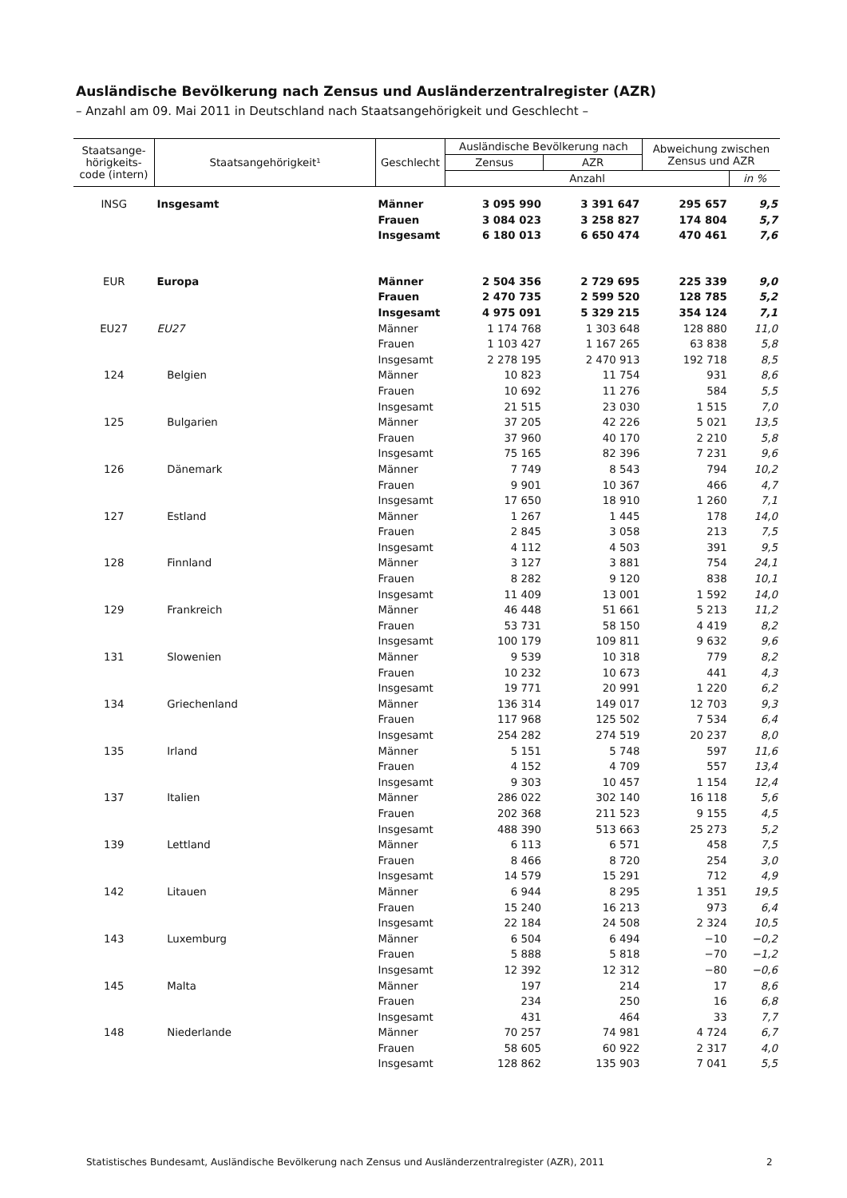Ausländische Bevölkerung nach Zensus und Ausländerzentralregister (AZR)
– Anzahl am 09. Mai 2011 in Deutschland nach Staatsangehörigkeit und Geschlecht –
| Staatsange- hörigkeits- code (intern) | Staatsangehörigkeit¹ | Geschlecht | Ausländische Bevölkerung nach | | Abweichung zwischen Zensus und AZR | |
| --- | --- | --- | --- | --- | --- | --- |
| | | | Zensus | AZR | | |
| | | | Anzahl | | | in % |
| INSG | Insgesamt | Männer | 3 095 990 | 3 391 647 | 295 657 | 9,5 |
| | | Frauen | 3 084 023 | 3 258 827 | 174 804 | 5,7 |
| | | Insgesamt | 6 180 013 | 6 650 474 | 470 461 | 7,6 |
| EUR | Europa | Männer | 2 504 356 | 2 729 695 | 225 339 | 9,0 |
| | | Frauen | 2 470 735 | 2 599 520 | 128 785 | 5,2 |
| | | Insgesamt | 4 975 091 | 5 329 215 | 354 124 | 7,1 |
| EU27 | EU27 | Männer | 1 174 768 | 1 303 648 | 128 880 | 11,0 |
| | | Frauen | 1 103 427 | 1 167 265 | 63 838 | 5,8 |
| | | Insgesamt | 2 278 195 | 2 470 913 | 192 718 | 8,5 |
| 124 | Belgien | Männer | 10 823 | 11 754 | 931 | 8,6 |
| | | Frauen | 10 692 | 11 276 | 584 | 5,5 |
| | | Insgesamt | 21 515 | 23 030 | 1 515 | 7,0 |
| 125 | Bulgarien | Männer | 37 205 | 42 226 | 5 021 | 13,5 |
| | | Frauen | 37 960 | 40 170 | 2 210 | 5,8 |
| | | Insgesamt | 75 165 | 82 396 | 7 231 | 9,6 |
| 126 | Dänemark | Männer | 7 749 | 8 543 | 794 | 10,2 |
| | | Frauen | 9 901 | 10 367 | 466 | 4,7 |
| | | Insgesamt | 17 650 | 18 910 | 1 260 | 7,1 |
| 127 | Estland | Männer | 1 267 | 1 445 | 178 | 14,0 |
| | | Frauen | 2 845 | 3 058 | 213 | 7,5 |
| | | Insgesamt | 4 112 | 4 503 | 391 | 9,5 |
| 128 | Finnland | Männer | 3 127 | 3 881 | 754 | 24,1 |
| | | Frauen | 8 282 | 9 120 | 838 | 10,1 |
| | | Insgesamt | 11 409 | 13 001 | 1 592 | 14,0 |
| 129 | Frankreich | Männer | 46 448 | 51 661 | 5 213 | 11,2 |
| | | Frauen | 53 731 | 58 150 | 4 419 | 8,2 |
| | | Insgesamt | 100 179 | 109 811 | 9 632 | 9,6 |
| 131 | Slowenien | Männer | 9 539 | 10 318 | 779 | 8,2 |
| | | Frauen | 10 232 | 10 673 | 441 | 4,3 |
| | | Insgesamt | 19 771 | 20 991 | 1 220 | 6,2 |
| 134 | Griechenland | Männer | 136 314 | 149 017 | 12 703 | 9,3 |
| | | Frauen | 117 968 | 125 502 | 7 534 | 6,4 |
| | | Insgesamt | 254 282 | 274 519 | 20 237 | 8,0 |
| 135 | Irland | Männer | 5 151 | 5 748 | 597 | 11,6 |
| | | Frauen | 4 152 | 4 709 | 557 | 13,4 |
| | | Insgesamt | 9 303 | 10 457 | 1 154 | 12,4 |
| 137 | Italien | Männer | 286 022 | 302 140 | 16 118 | 5,6 |
| | | Frauen | 202 368 | 211 523 | 9 155 | 4,5 |
| | | Insgesamt | 488 390 | 513 663 | 25 273 | 5,2 |
| 139 | Lettland | Männer | 6 113 | 6 571 | 458 | 7,5 |
| | | Frauen | 8 466 | 8 720 | 254 | 3,0 |
| | | Insgesamt | 14 579 | 15 291 | 712 | 4,9 |
| 142 | Litauen | Männer | 6 944 | 8 295 | 1 351 | 19,5 |
| | | Frauen | 15 240 | 16 213 | 973 | 6,4 |
| | | Insgesamt | 22 184 | 24 508 | 2 324 | 10,5 |
| 143 | Luxemburg | Männer | 6 504 | 6 494 | −10 | −0,2 |
| | | Frauen | 5 888 | 5 818 | −70 | −1,2 |
| | | Insgesamt | 12 392 | 12 312 | −80 | −0,6 |
| 145 | Malta | Männer | 197 | 214 | 17 | 8,6 |
| | | Frauen | 234 | 250 | 16 | 6,8 |
| | | Insgesamt | 431 | 464 | 33 | 7,7 |
| 148 | Niederlande | Männer | 70 257 | 74 981 | 4 724 | 6,7 |
| | | Frauen | 58 605 | 60 922 | 2 317 | 4,0 |
| | | Insgesamt | 128 862 | 135 903 | 7 041 | 5,5 |
Statistisches Bundesamt, Ausländische Bevölkerung nach Zensus und Ausländerzentralregister (AZR), 2011
2